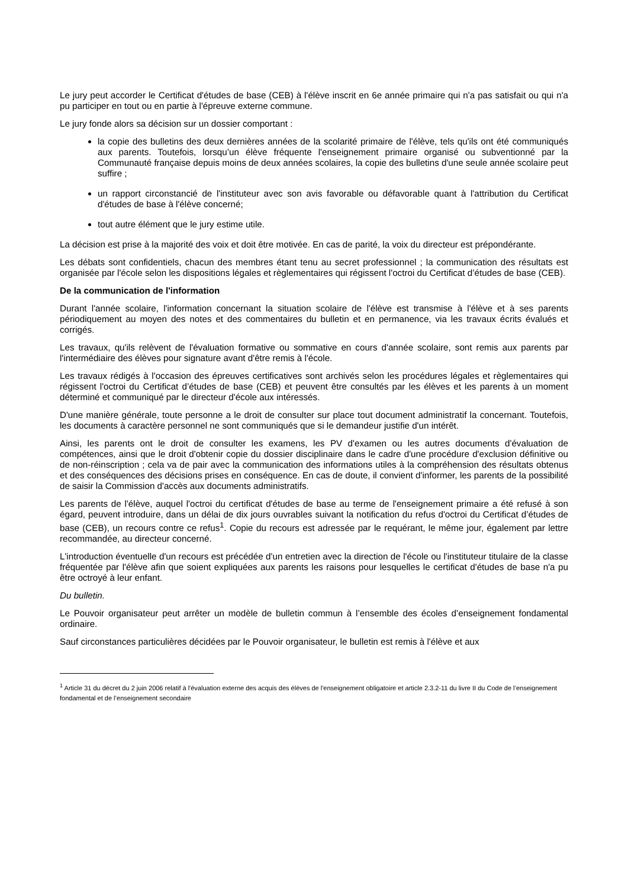Le jury peut accorder le Certificat d'études de base (CEB) à l'élève inscrit en 6e année primaire qui n'a pas satisfait ou qui n'a pu participer en tout ou en partie à l'épreuve externe commune.
Le jury fonde alors sa décision sur un dossier comportant :
la copie des bulletins des deux dernières années de la scolarité primaire de l'élève, tels qu'ils ont été communiqués aux parents. Toutefois, lorsqu’un élève fréquente l'enseignement primaire organisé ou subventionné par la Communauté française depuis moins de deux années scolaires, la copie des bulletins d'une seule année scolaire peut suffire ;
un rapport circonstancié de l'instituteur avec son avis favorable ou défavorable quant à l'attribution du Certificat d'études de base à l'élève concerné;
tout autre élément que le jury estime utile.
La décision est prise à la majorité des voix et doit être motivée. En cas de parité, la voix du directeur est prépondérante.
Les débats sont confidentiels, chacun des membres étant tenu au secret professionnel ; la communication des résultats est organisée par l'école selon les dispositions légales et règlementaires qui régissent l'octroi du Certificat d’études de base (CEB).
De la communication de l'information
Durant l'année scolaire, l'information concernant la situation scolaire de l'élève est transmise à l'élève et à ses parents périodiquement au moyen des notes et des commentaires du bulletin et en permanence, via les travaux écrits évalués et corrigés.
Les travaux, qu'ils relèvent de l'évaluation formative ou sommative en cours d'année scolaire, sont remis aux parents par l'intermédiaire des élèves pour signature avant d'être remis à l'école.
Les travaux rédigés à l'occasion des épreuves certificatives sont archivés selon les procédures légales et règlementaires qui régissent l'octroi du Certificat d’études de base (CEB) et peuvent être consultés par les élèves et les parents à un moment déterminé et communiqué par le directeur d'école aux intéressés.
D'une manière générale, toute personne a le droit de consulter sur place tout document administratif la concernant. Toutefois, les documents à caractère personnel ne sont communiqués que si le demandeur justifie d'un intérêt.
Ainsi, les parents ont le droit de consulter les examens, les PV d'examen ou les autres documents d'évaluation de compétences, ainsi que le droit d'obtenir copie du dossier disciplinaire dans le cadre d'une procédure d'exclusion définitive ou de non-réinscription ; cela va de pair avec la communication des informations utiles à la compréhension des résultats obtenus et des conséquences des décisions prises en conséquence. En cas de doute, il convient d'informer, les parents de la possibilité de saisir la Commission d'accès aux documents administratifs.
Les parents de l'élève, auquel l'octroi du certificat d'études de base au terme de l'enseignement primaire a été refusé à son égard, peuvent introduire, dans un délai de dix jours ouvrables suivant la notification du refus d'octroi du Certificat d’études de base (CEB), un recours contre ce refus<sup>1</sup>. Copie du recours est adressée par le requérant, le même jour, également par lettre recommandée, au directeur concerné.
L'introduction éventuelle d'un recours est précédée d'un entretien avec la direction de l'école ou l'instituteur titulaire de la classe fréquentée par l'élève afin que soient expliquées aux parents les raisons pour lesquelles le certificat d'études de base n'a pu être octroyé à leur enfant.
Du bulletin.
Le Pouvoir organisateur peut arrêter un modèle de bulletin commun à l’ensemble des écoles d’enseignement fondamental ordinaire.
Sauf circonstances particulières décidées par le Pouvoir organisateur, le bulletin est remis à l'élève et aux
<sup>1</sup> Article 31 du décret du 2 juin 2006 relatif à l'évaluation externe des acquis des élèves de l'enseignement obligatoire et article 2.3.2-11 du livre II du Code de l’enseignement fondamental et de l’enseignement secondaire